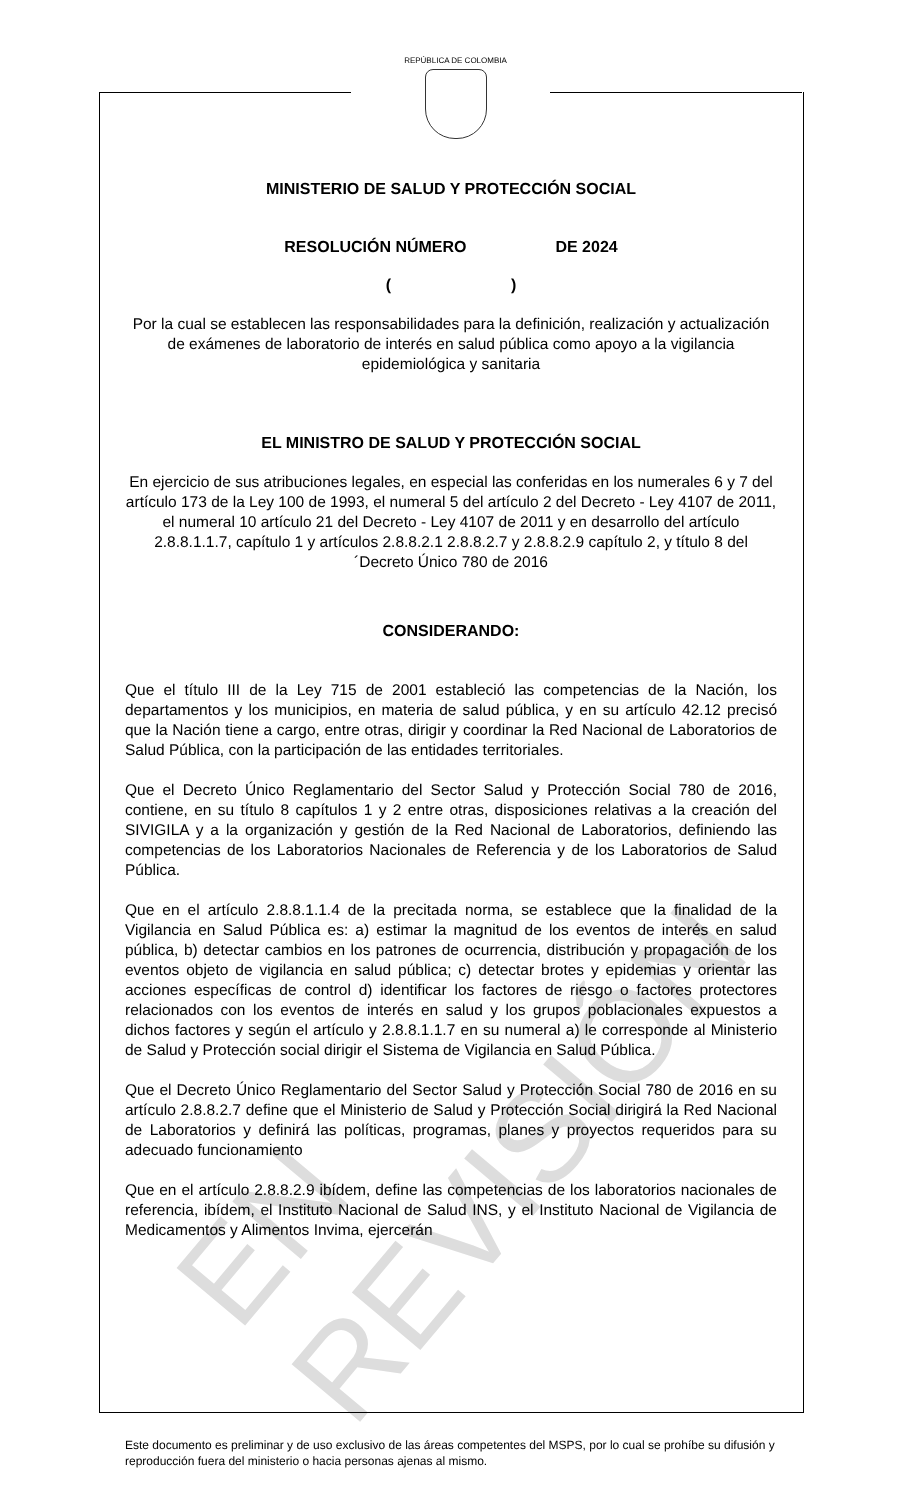EN REVISIÓN
REPÚBLICA DE COLOMBIA
MINISTERIO DE SALUD Y PROTECCIÓN SOCIAL
RESOLUCIÓN NÚMERO DE 2024
( )
Por la cual se establecen las responsabilidades para la definición, realización y actualización de exámenes de laboratorio de interés en salud pública como apoyo a la vigilancia epidemiológica y sanitaria
EL MINISTRO DE SALUD Y PROTECCIÓN SOCIAL
En ejercicio de sus atribuciones legales, en especial las conferidas en los numerales 6 y 7 del artículo 173 de la Ley 100 de 1993, el numeral 5 del artículo 2 del Decreto - Ley 4107 de 2011, el numeral 10 artículo 21 del Decreto - Ley 4107 de 2011 y en desarrollo del artículo 2.8.8.1.1.7, capítulo 1 y artículos 2.8.8.2.1 2.8.8.2.7 y 2.8.8.2.9 capítulo 2, y título 8 del ´Decreto Único 780 de 2016
CONSIDERANDO:
Que el título III de la Ley 715 de 2001 estableció las competencias de la Nación, los departamentos y los municipios, en materia de salud pública, y en su artículo 42.12 precisó que la Nación tiene a cargo, entre otras, dirigir y coordinar la Red Nacional de Laboratorios de Salud Pública, con la participación de las entidades territoriales.
Que el Decreto Único Reglamentario del Sector Salud y Protección Social 780 de 2016, contiene, en su título 8 capítulos 1 y 2 entre otras, disposiciones relativas a la creación del SIVIGILA y a la organización y gestión de la Red Nacional de Laboratorios, definiendo las competencias de los Laboratorios Nacionales de Referencia y de los Laboratorios de Salud Pública.
Que en el artículo 2.8.8.1.1.4 de la precitada norma, se establece que la finalidad de la Vigilancia en Salud Pública es: a) estimar la magnitud de los eventos de interés en salud pública, b) detectar cambios en los patrones de ocurrencia, distribución y propagación de los eventos objeto de vigilancia en salud pública; c) detectar brotes y epidemias y orientar las acciones específicas de control d) identificar los factores de riesgo o factores protectores relacionados con los eventos de interés en salud y los grupos poblacionales expuestos a dichos factores y según el artículo y 2.8.8.1.1.7 en su numeral a) le corresponde al Ministerio de Salud y Protección social dirigir el Sistema de Vigilancia en Salud Pública.
Que el Decreto Único Reglamentario del Sector Salud y Protección Social 780 de 2016 en su artículo 2.8.8.2.7 define que el Ministerio de Salud y Protección Social dirigirá la Red Nacional de Laboratorios y definirá las políticas, programas, planes y proyectos requeridos para su adecuado funcionamiento
Que en el artículo 2.8.8.2.9 ibídem, define las competencias de los laboratorios nacionales de referencia, ibídem, el Instituto Nacional de Salud INS, y el Instituto Nacional de Vigilancia de Medicamentos y Alimentos Invima, ejercerán
Este documento es preliminar y de uso exclusivo de las áreas competentes del MSPS, por lo cual se prohíbe su difusión y reproducción fuera del ministerio o hacia personas ajenas al mismo.